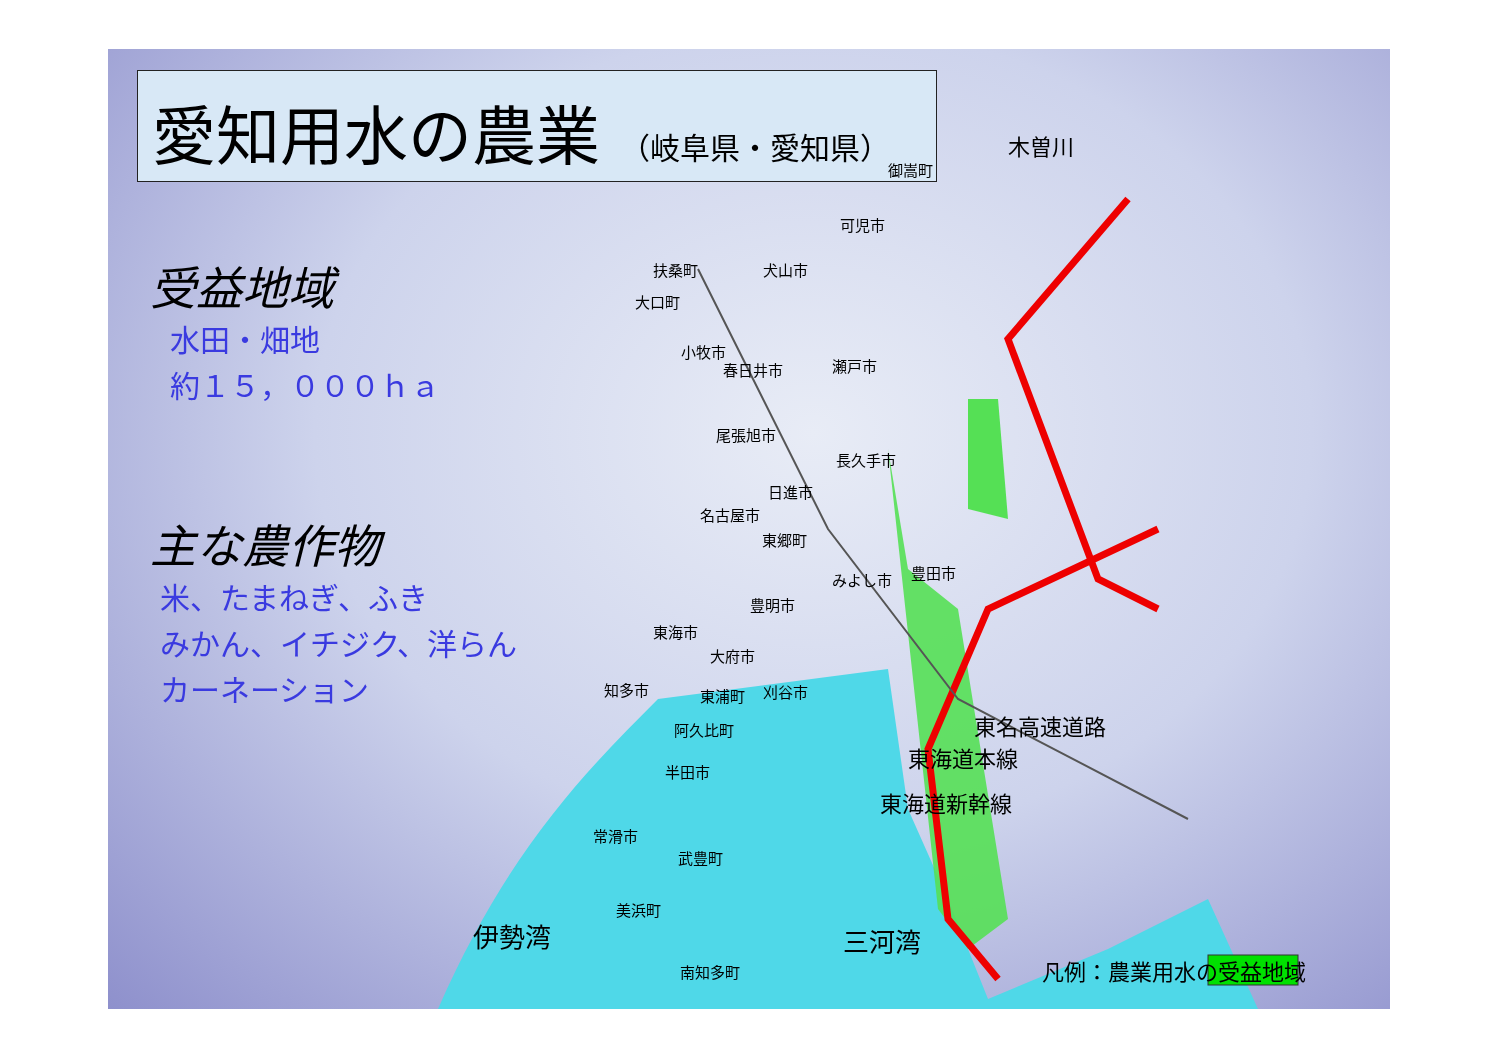愛知用水の農業 （岐阜県・愛知県）
受益地域
水田・畑地
約１５，０００ｈａ
主な農作物
米、たまねぎ、ふき
みかん、イチジク、洋らん
カーネーション
木曽川
御嵩町
可児市
扶桑町 犬山市
大口町
小牧市
春日井市 瀬戸市
尾張旭市
長久手市
日進市
名古屋市
東郷町
みよし市 豊田市
豊明市
東海市
大府市
知多市 東浦町 刈谷市
阿久比町
半田市
常滑市
武豊町
美浜町
南知多町
東名高速道路
東海道本線
東海道新幹線
伊勢湾 三河湾
凡例：農業用水の受益地域